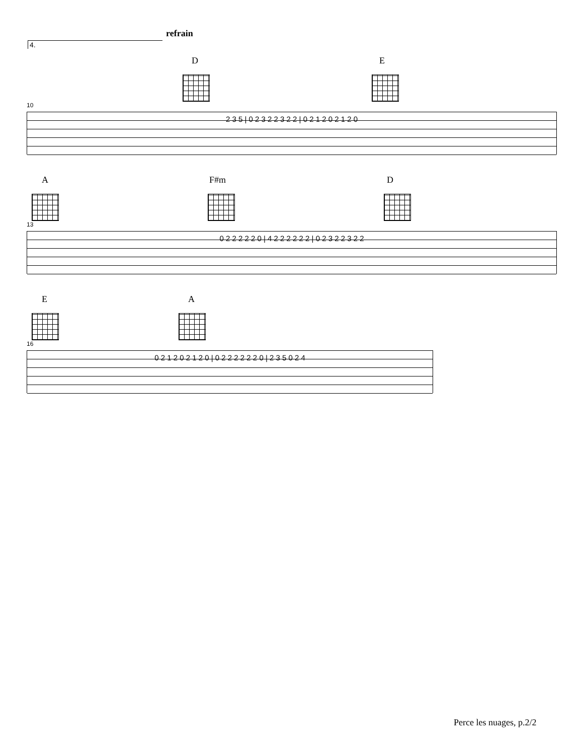refrain
4.
D E
10
2 3 5 | 0 2 3 2 2 3 2 2 | 0 2 1 2 0 2 1 2 0
A F#m D
13
0 2 2 2 2 2 0 | 4 2 2 2 2 2 2 | 0 2 3 2 2 3 2 2
E A
16
0 2 1 2 0 2 1 2 0 | 0 2 2 2 2 2 2 0 | 2 3 5 0 2 4
Perce les nuages, p.2/2